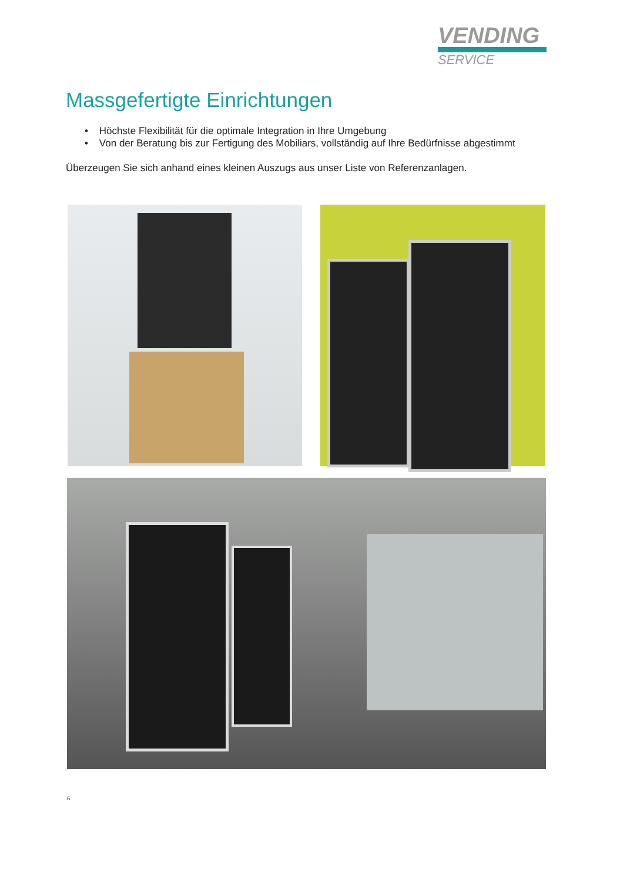VENDING
SERVICE
Massgefertigte Einrichtungen
• Höchste Flexibilität für die optimale Integration in Ihre Umgebung
• Von der Beratung bis zur Fertigung des Mobiliars, vollständig auf Ihre Bedürfnisse abgestimmt
Überzeugen Sie sich anhand eines kleinen Auszugs aus unser Liste von Referenzanlagen.
6